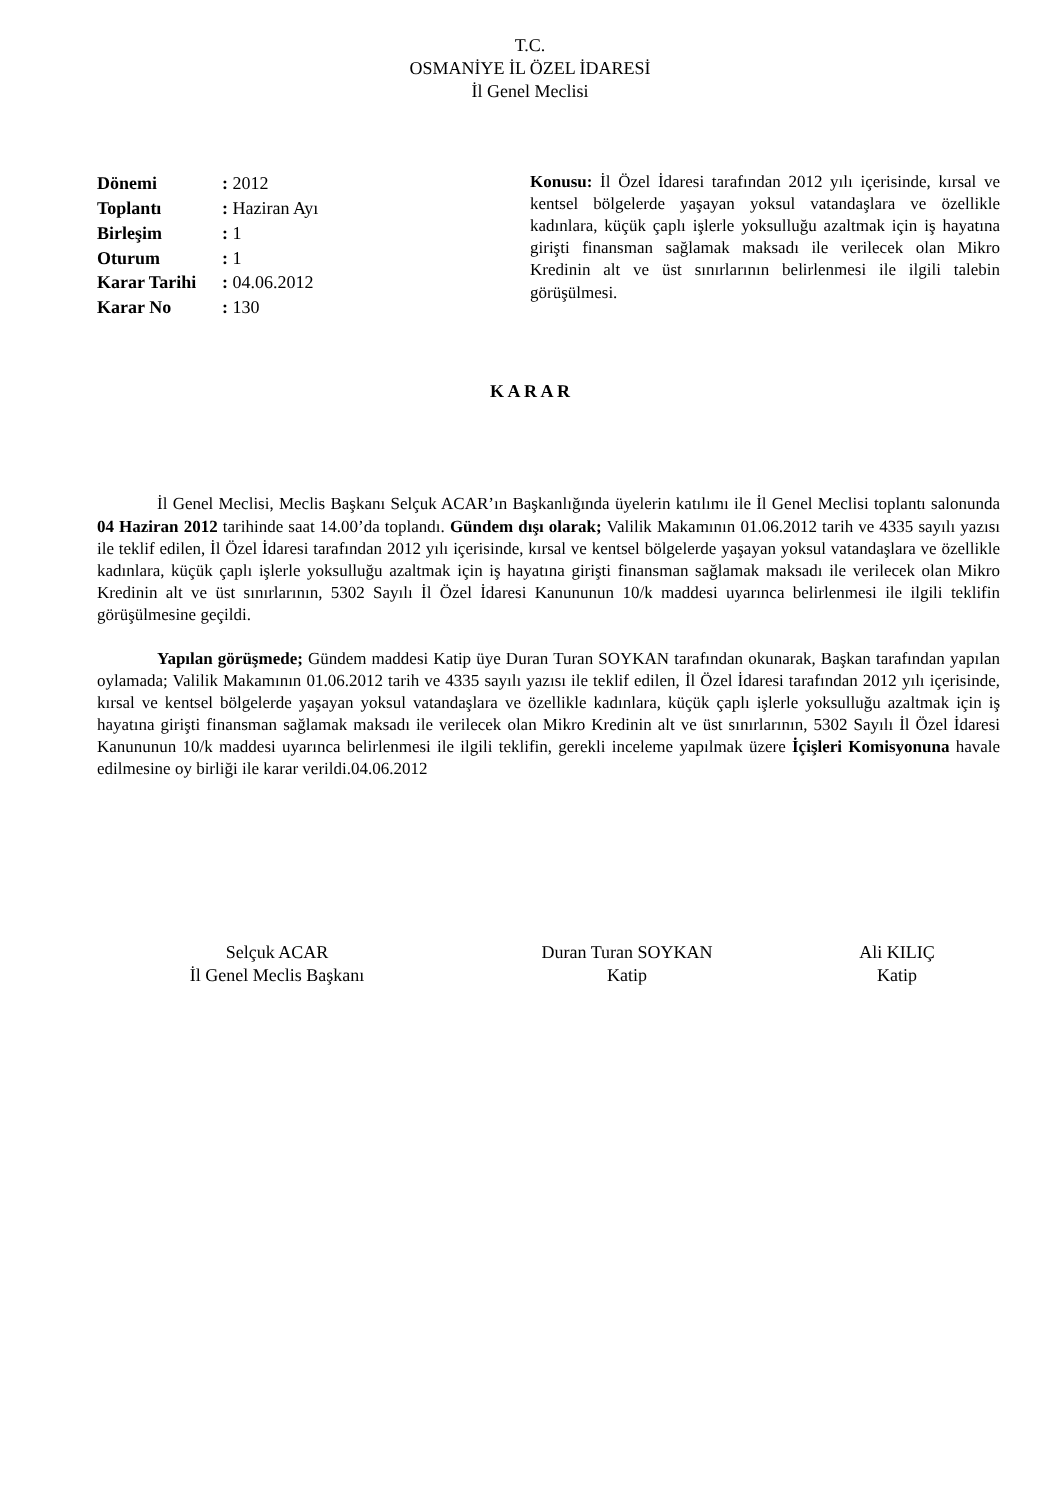T.C.
OSMANİYE İL ÖZEL İDARESİ
İl Genel Meclisi
Dönemi: 2012
Toplantı: Haziran Ayı
Birleşim: 1
Oturum: 1
Karar Tarihi: 04.06.2012
Karar No: 130
Konusu: İl Özel İdaresi tarafından 2012 yılı içerisinde, kırsal ve kentsel bölgelerde yaşayan yoksul vatandaşlara ve özellikle kadınlara, küçük çaplı işlerle yoksulluğu azaltmak için iş hayatına girişti finansman sağlamak maksadı ile verilecek olan Mikro Kredinin alt ve üst sınırlarının belirlenmesi ile ilgili talebin görüşülmesi.
K A R A R
İl Genel Meclisi, Meclis Başkanı Selçuk ACAR’ın Başkanlığında üyelerin katılımı ile İl Genel Meclisi toplantı salonunda 04 Haziran 2012 tarihinde saat 14.00’da toplandı. Gündem dışı olarak; Valilik Makamının 01.06.2012 tarih ve 4335 sayılı yazısı ile teklif edilen, İl Özel İdaresi tarafından 2012 yılı içerisinde, kırsal ve kentsel bölgelerde yaşayan yoksul vatandaşlara ve özellikle kadınlara, küçük çaplı işlerle yoksulluğu azaltmak için iş hayatına girişti finansman sağlamak maksadı ile verilecek olan Mikro Kredinin alt ve üst sınırlarının, 5302 Sayılı İl Özel İdaresi Kanununun 10/k maddesi uyarınca belirlenmesi ile ilgili teklifin görüşülmesine geçildi.
Yapılan görüşmede; Gündem maddesi Katip üye Duran Turan SOYKAN tarafından okunarak, Başkan tarafından yapılan oylamada; Valilik Makamının 01.06.2012 tarih ve 4335 sayılı yazısı ile teklif edilen, İl Özel İdaresi tarafından 2012 yılı içerisinde, kırsal ve kentsel bölgelerde yaşayan yoksul vatandaşlara ve özellikle kadınlara, küçük çaplı işlerle yoksulluğu azaltmak için iş hayatına girişti finansman sağlamak maksadı ile verilecek olan Mikro Kredinin alt ve üst sınırlarının, 5302 Sayılı İl Özel İdaresi Kanununun 10/k maddesi uyarınca belirlenmesi ile ilgili teklifin, gerekli inceleme yapılmak üzere İçişleri Komisyonuna havale edilmesine oy birliği ile karar verildi.04.06.2012
Selçuk ACAR
İl Genel Meclis Başkanı
Duran Turan SOYKAN
Katip
Ali KILIÇ
Katip